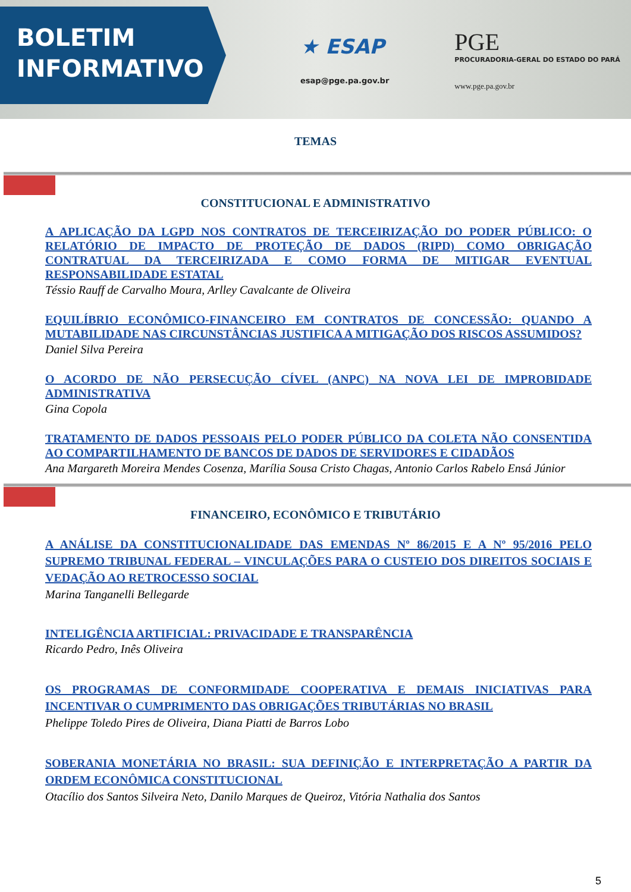BOLETIM
INFORMATIVO
★ ESAP
esap@pge.pa.gov.br
PGE
PROCURADORIA-GERAL DO ESTADO DO PARÁ
www.pge.pa.gov.br
TEMAS
CONSTITUCIONAL E ADMINISTRATIVO
A APLICAÇÃO DA LGPD NOS CONTRATOS DE TERCEIRIZAÇÃO DO PODER PÚBLICO: O RELATÓRIO DE IMPACTO DE PROTEÇÃO DE DADOS (RIPD) COMO OBRIGAÇÃO CONTRATUAL DA TERCEIRIZADA E COMO FORMA DE MITIGAR EVENTUAL RESPONSABILIDADE ESTATAL
Téssio Rauff de Carvalho Moura, Arlley Cavalcante de Oliveira
EQUILÍBRIO ECONÔMICO-FINANCEIRO EM CONTRATOS DE CONCESSÃO: QUANDO A MUTABILIDADE NAS CIRCUNSTÂNCIAS JUSTIFICA A MITIGAÇÃO DOS RISCOS ASSUMIDOS?
Daniel Silva Pereira
O ACORDO DE NÃO PERSECUÇÃO CÍVEL (ANPC) NA NOVA LEI DE IMPROBIDADE ADMINISTRATIVA
Gina Copola
TRATAMENTO DE DADOS PESSOAIS PELO PODER PÚBLICO DA COLETA NÃO CONSENTIDA AO COMPARTILHAMENTO DE BANCOS DE DADOS DE SERVIDORES E CIDADÃOS
Ana Margareth Moreira Mendes Cosenza, Marília Sousa Cristo Chagas, Antonio Carlos Rabelo Ensá Júnior
FINANCEIRO, ECONÔMICO E TRIBUTÁRIO
A ANÁLISE DA CONSTITUCIONALIDADE DAS EMENDAS Nº 86/2015 E A Nº 95/2016 PELO SUPREMO TRIBUNAL FEDERAL – VINCULAÇÕES PARA O CUSTEIO DOS DIREITOS SOCIAIS E VEDAÇÃO AO RETROCESSO SOCIAL
Marina Tanganelli Bellegarde
INTELIGÊNCIA ARTIFICIAL: PRIVACIDADE E TRANSPARÊNCIA
Ricardo Pedro, Inês Oliveira
OS PROGRAMAS DE CONFORMIDADE COOPERATIVA E DEMAIS INICIATIVAS PARA INCENTIVAR O CUMPRIMENTO DAS OBRIGAÇÕES TRIBUTÁRIAS NO BRASIL
Phelippe Toledo Pires de Oliveira, Diana Piatti de Barros Lobo
SOBERANIA MONETÁRIA NO BRASIL: SUA DEFINIÇÃO E INTERPRETAÇÃO A PARTIR DA ORDEM ECONÔMICA CONSTITUCIONAL
Otacílio dos Santos Silveira Neto, Danilo Marques de Queiroz, Vitória Nathalia dos Santos
5